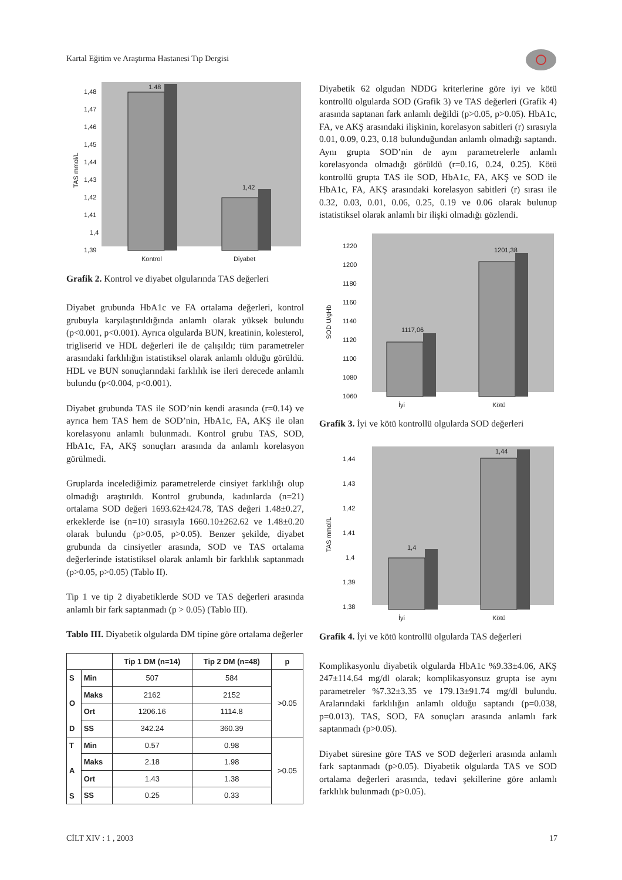Kartal Eğitim ve Araştırma Hastanesi Tıp Dergisi
TAS mmol/L
1,48
1,47
1,46
1,45
1,44
1,43
1,42
1,41
1,4
1,39
1.48
1,42
Kontrol
Diyabet
Grafik 2. Kontrol ve diyabet olgularında TAS değerleri
Diyabet grubunda HbA1c ve FA ortalama değerleri, kontrol grubuyla karşılaştırıldığında anlamlı olarak yüksek bulundu (p<0.001, p<0.001). Ayrıca olgularda BUN, kreatinin, kolesterol, trigliserid ve HDL değerleri ile de çalışıldı; tüm parametreler arasındaki farklılığın istatistiksel olarak anlamlı olduğu görüldü. HDL ve BUN sonuçlarındaki farklılık ise ileri derecede anlamlı bulundu (p<0.004, p<0.001).
Diyabet grubunda TAS ile SOD’nin kendi arasında (r=0.14) ve ayrıca hem TAS hem de SOD’nin, HbA1c, FA, AKŞ ile olan korelasyonu anlamlı bulunmadı. Kontrol grubu TAS, SOD, HbA1c, FA, AKŞ sonuçları arasında da anlamlı korelasyon görülmedi.
Gruplarda incelediğimiz parametrelerde cinsiyet farklılığı olup olmadığı araştırıldı. Kontrol grubunda, kadınlarda (n=21) ortalama SOD değeri 1693.62±424.78, TAS değeri 1.48±0.27, erkeklerde ise (n=10) sırasıyla 1660.10±262.62 ve 1.48±0.20 olarak bulundu (p>0.05, p>0.05). Benzer şekilde, diyabet grubunda da cinsiyetler arasında, SOD ve TAS ortalama değerlerinde istatistiksel olarak anlamlı bir farklılık saptanmadı (p>0.05, p>0.05) (Tablo II).
Tip 1 ve tip 2 diyabetiklerde SOD ve TAS değerleri arasında anlamlı bir fark saptanmadı (p > 0.05) (Tablo III).
Tablo III. Diyabetik olgularda DM tipine göre ortalama değerler
| | | Tip 1 DM (n=14) | Tip 2 DM (n=48) | p |
| --- | --- | --- | --- | --- |
| S O D | Min | 507 | 584 | >0.05 |
| | Maks | 2162 | 2152 | |
| | Ort | 1206.16 | 1114.8 | |
| | SS | 342.24 | 360.39 | |
| T A S | Min | 0.57 | 0.98 | >0.05 |
| | Maks | 2.18 | 1.98 | |
| | Ort | 1.43 | 1.38 | |
| | SS | 0.25 | 0.33 | |
Diyabetik 62 olgudan NDDG kriterlerine göre iyi ve kötü kontrollü olgularda SOD (Grafik 3) ve TAS değerleri (Grafik 4) arasında saptanan fark anlamlı değildi (p>0.05, p>0.05). HbA1c, FA, ve AKŞ arasındaki ilişkinin, korelasyon sabitleri (r) sırasıyla 0.01, 0.09, 0.23, 0.18 bulunduğundan anlamlı olmadığı saptandı. Aynı grupta SOD’nin de aynı parametrelerle anlamlı korelasyonda olmadığı görüldü (r=0.16, 0.24, 0.25). Kötü kontrollü grupta TAS ile SOD, HbA1c, FA, AKŞ ve SOD ile HbA1c, FA, AKŞ arasındaki korelasyon sabitleri (r) sırası ile 0.32, 0.03, 0.01, 0.06, 0.25, 0.19 ve 0.06 olarak bulunup istatistiksel olarak anlamlı bir ilişki olmadığı gözlendi.
SOD U/gHb
1220
1200
1180
1160
1140
1120
1100
1080
1060
1117,06
1201,38
İyi
Kötü
Grafik 3. İyi ve kötü kontrollü olgularda SOD değerleri
TAS mmol/L
1,44
1,43
1,42
1,41
1,4
1,39
1,38
1,4
1,44
İyi
Kötü
Grafik 4. İyi ve kötü kontrollü olgularda TAS değerleri
Komplikasyonlu diyabetik olgularda HbA1c %9.33±4.06, AKŞ 247±114.64 mg/dl olarak; komplikasyonsuz grupta ise aynı parametreler %7.32±3.35 ve 179.13±91.74 mg/dl bulundu. Aralarındaki farklılığın anlamlı olduğu saptandı (p=0.038, p=0.013). TAS, SOD, FA sonuçları arasında anlamlı fark saptanmadı (p>0.05).
Diyabet süresine göre TAS ve SOD değerleri arasında anlamlı fark saptanmadı (p>0.05). Diyabetik olgularda TAS ve SOD ortalama değerleri arasında, tedavi şekillerine göre anlamlı farklılık bulunmadı (p>0.05).
CİLT XIV : 1 , 2003 17